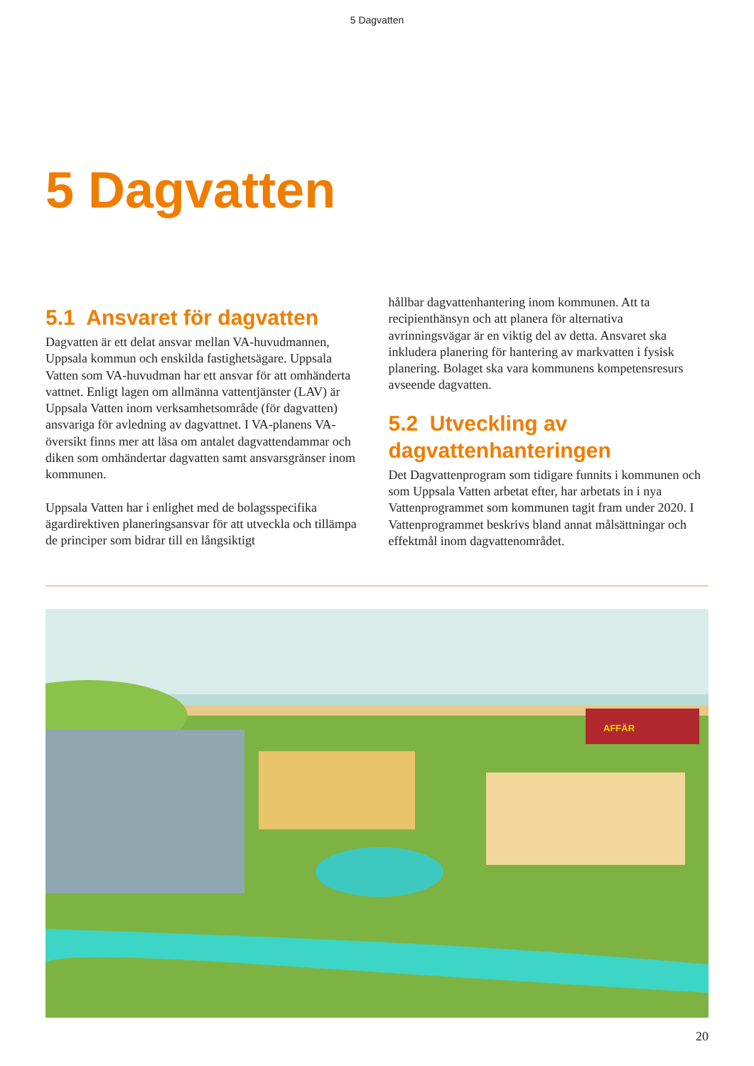5 Dagvatten
5 Dagvatten
5.1 Ansvaret för dagvatten
Dagvatten är ett delat ansvar mellan VA-huvudmannen, Uppsala kommun och enskilda fastighetsägare. Uppsala Vatten som VA-huvudman har ett ansvar för att omhänderta vattnet. Enligt lagen om allmänna vattentjänster (LAV) är Uppsala Vatten inom verksamhetsområde (för dagvatten) ansvariga för avledning av dagvattnet. I VA-planens VA-översikt finns mer att läsa om antalet dagvattendammar och diken som omhändertar dagvatten samt ansvarsgränser inom kommunen.
Uppsala Vatten har i enlighet med de bolagsspecifika ägardirektiven planeringsansvar för att utveckla och tillämpa de principer som bidrar till en långsiktigt
hållbar dagvattenhantering inom kommunen. Att ta recipienthänsyn och att planera för alternativa avrinningsvägar är en viktig del av detta. Ansvaret ska inkludera planering för hantering av markvatten i fysisk planering. Bolaget ska vara kommunens kompetensresurs avseende dagvatten.
5.2 Utveckling av dagvattenhanteringen
Det Dagvattenprogram som tidigare funnits i kommunen och som Uppsala Vatten arbetat efter, har arbetats in i nya Vattenprogrammet som kommunen tagit fram under 2020. I Vattenprogrammet beskrivs bland annat målsättningar och effektmål inom dagvattenområdet.
AFFÄR
20